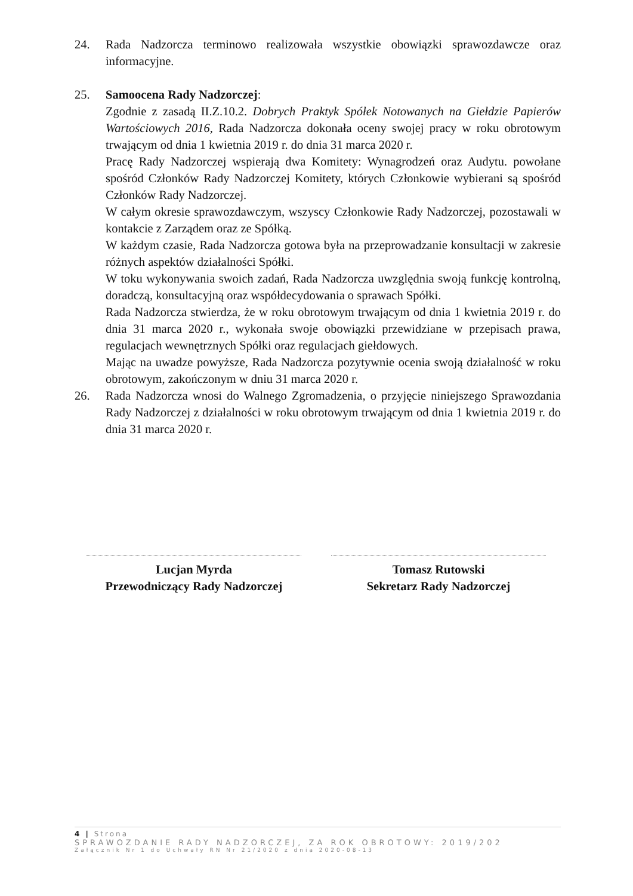24. Rada Nadzorcza terminowo realizowała wszystkie obowiązki sprawozdawcze oraz informacyjne.
25. Samoocena Rady Nadzorczej:
Zgodnie z zasadą II.Z.10.2. Dobrych Praktyk Spółek Notowanych na Giełdzie Papierów Wartościowych 2016, Rada Nadzorcza dokonała oceny swojej pracy w roku obrotowym trwającym od dnia 1 kwietnia 2019 r. do dnia 31 marca 2020 r.
Pracę Rady Nadzorczej wspierają dwa Komitety: Wynagrodzeń oraz Audytu. powołane spośród Członków Rady Nadzorczej Komitety, których Członkowie wybierani są spośród Członków Rady Nadzorczej.
W całym okresie sprawozdawczym, wszyscy Członkowie Rady Nadzorczej, pozostawali w kontakcie z Zarządem oraz ze Spółką.
W każdym czasie, Rada Nadzorcza gotowa była na przeprowadzanie konsultacji w zakresie różnych aspektów działalności Spółki.
W toku wykonywania swoich zadań, Rada Nadzorcza uwzględnia swoją funkcję kontrolną, doradczą, konsultacyjną oraz współdecydowania o sprawach Spółki.
Rada Nadzorcza stwierdza, że w roku obrotowym trwającym od dnia 1 kwietnia 2019 r. do dnia 31 marca 2020 r., wykonała swoje obowiązki przewidziane w przepisach prawa, regulacjach wewnętrznych Spółki oraz regulacjach giełdowych.
Mając na uwadze powyższe, Rada Nadzorcza pozytywnie ocenia swoją działalność w roku obrotowym, zakończonym w dniu 31 marca 2020 r.
26. Rada Nadzorcza wnosi do Walnego Zgromadzenia, o przyjęcie niniejszego Sprawozdania Rady Nadzorczej z działalności w roku obrotowym trwającym od dnia 1 kwietnia 2019 r. do dnia 31 marca 2020 r.
Lucjan Myrda
Przewodniczący Rady Nadzorczej
Tomasz Rutowski
Sekretarz Rady Nadzorczej
4 | Strona
SPRAWOZDANIE RADY NADZORCZEJ, ZA ROK OBROTOWY: 2019/202
Załącznik Nr 1 do Uchwały RN Nr 21/2020 z dnia 2020-08-13